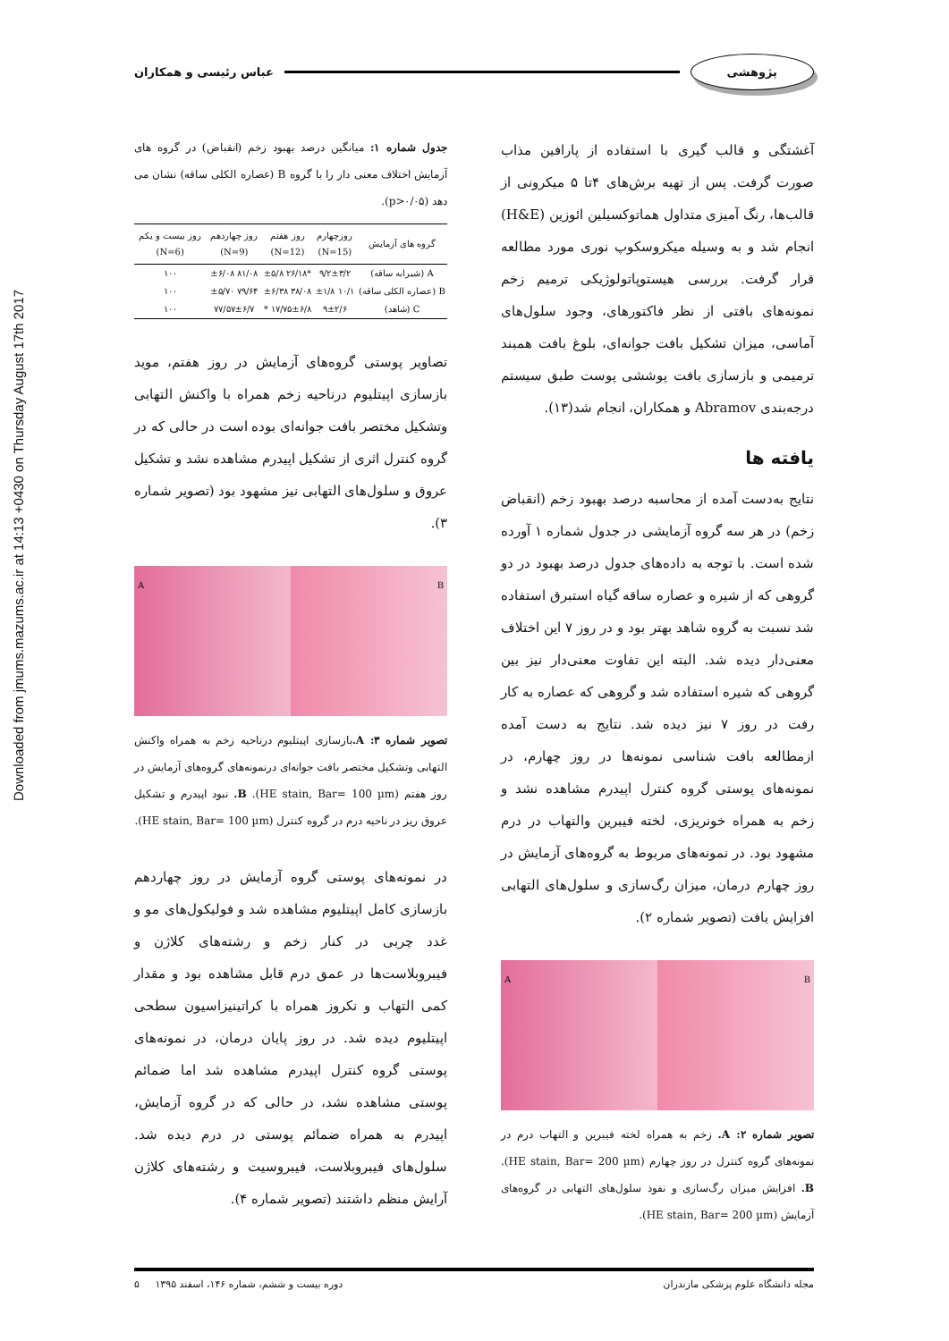Downloaded from jmums.mazums.ac.ir at 14:13 +0430 on Thursday August 17th 2017
پژوهشی عباس رئیسی و همکاران
آغشتگی و قالب گیری با استفاده از پارافین مذاب صورت گرفت. پس از تهیه برش‌های ۴تا ۵ میکرونی از قالب‌ها، رنگ آمیزی متداول هماتوکسیلین ائوزین (H&E) انجام شد و به وسیله میکروسکوپ نوری مورد مطالعه قرار گرفت. بررسی هیستوپاتولوژیکی ترمیم زخم نمونه‌های بافتی از نظر فاکتورهای، وجود سلول‌های آماسی، میزان تشکیل بافت جوانه‌ای، بلوغ بافت همبند ترمیمی و بازسازی بافت پوششی پوست طبق سیستم درجه‌بندی Abramov و همکاران، انجام شد(۱۳).
یافته ها
نتایج به‌دست آمده از محاسبه درصد بهبود زخم (انقباض زخم) در هر سه گروه آزمایشی در جدول شماره ۱ آورده شده است. با توجه به داده‌های جدول درصد بهبود در دو گروهی که از شیره و عصاره ساقه گیاه استبرق استفاده شد نسبت به گروه شاهد بهتر بود و در روز ۷ این اختلاف معنی‌دار دیده شد. البته این تفاوت معنی‌دار نیز بین گروهی که شیره استفاده شد و گروهی که عصاره به کار رفت در روز ۷ نیز دیده شد. نتایج به دست آمده ازمطالعه بافت شناسی نمونه‌ها در روز چهارم، در نمونه‌های پوستی گروه کنترل اپیدرم مشاهده نشد و زخم به همراه خونریزی، لخته فیبرین والتهاب در درم مشهود بود. در نمونه‌های مربوط به گروه‌های آزمایش در روز چهارم درمان، میزان رگ‌سازی و سلول‌های التهابی افزایش یافت (تصویر شماره ۲).
A B
تصویر شماره ۲: A. زخم به همراه لخته فیبرین و التهاب درم در نمونه‌های گروه کنترل در روز چهارم (HE stain, Bar= 200 µm). B. افزایش میزان رگ‌سازی و نفوذ سلول‌های التهابی در گروه‌های آزمایش (HE stain, Bar= 200 µm).
جدول شماره ۱: میانگین درصد بهبود زخم (انقباض) در گروه های آزمایش اختلاف معنی دار را با گروه B (عصاره الکلی ساقه) نشان می دهد (p>۰/۰۵).
| گروه های آزمایش | روزچهارم (N=15) | روز هفتم (N=12) | روز چهاردهم (N=9) | روز بیست و یکم (N=6) |
| --- | --- | --- | --- | --- |
| A (شیرابه ساقه) | ۹/۲±۳/۲ | *۲۶/۱۸ ±۵/۸ | ۸۱/۰۸ ±۶/۰۸ | ۱۰۰ |
| B (عصاره الکلی ساقه) | ۱۰/۱ ±۱/۸ | ۳۸/۰۸ ±۶/۳۸ | ۷۹/۶۴ ±۵/۷۰ | ۱۰۰ |
| C (شاهد) | ۹±۲/۶ | ۱۷/۷۵±۶/۸ * | ۷۷/۵۷±۶/۷ | ۱۰۰ |
تصاویر پوستی گروه‌های آزمایش در روز هفتم، موید بازسازی اپیتلیوم درناحیه زخم همراه با واکنش التهابی وتشکیل مختصر بافت جوانه‌ای بوده است در حالی که در گروه کنترل اثری از تشکیل اپیدرم مشاهده نشد و تشکیل عروق و سلول‌های التهابی نیز مشهود بود (تصویر شماره ۳).
A B
تصویر شماره ۳: A. بازسازی اپیتلیوم درناحیه زخم به همراه واکنش التهابی وتشکیل مختصر بافت جوانه‌ای درنمونه‌های گروه‌های آزمایش در روز هفتم (HE stain, Bar= 100 µm). B. نبود اپیدرم و تشکیل عروق ریز در ناحیه درم در گروه کنترل (HE stain, Bar= 100 µm).
در نمونه‌های پوستی گروه آزمایش در روز چهاردهم بازسازی کامل اپیتلیوم مشاهده شد و فولیکول‌های مو و غدد چربی در کنار زخم و رشته‌های کلاژن و فیبروبلاست‌ها در عمق درم قابل مشاهده بود و مقدار کمی التهاب و نکروز همراه با کراتینیزاسیون سطحی اپیتلیوم دیده شد. در روز پایان درمان، در نمونه‌های پوستی گروه کنترل اپیدرم مشاهده شد اما ضمائم پوستی مشاهده نشد، در حالی که در گروه آزمایش، اپیدرم به همراه ضمائم پوستی در درم دیده شد. سلول‌های فیبروبلاست، فیبروسیت و رشته‌های کلاژن آرایش منظم داشتند (تصویر شماره ۴).
مجله دانشگاه علوم پزشکی مازندران دوره بیست و ششم، شماره ۱۴۶، اسفند ۱۳۹۵ ۵